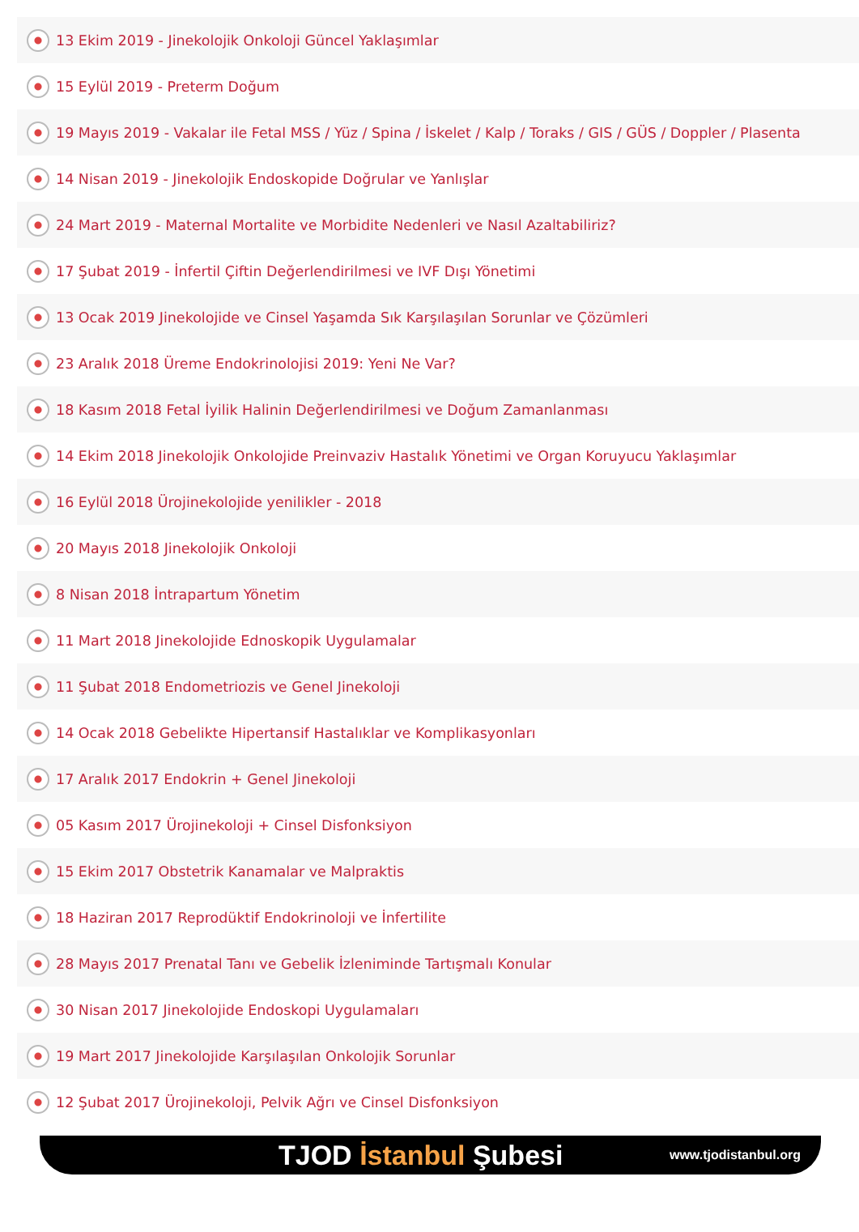13 Ekim 2019 - Jinekolojik Onkoloji Güncel Yaklaşımlar
15 Eylül 2019 - Preterm Doğum
19 Mayıs 2019 - Vakalar ile Fetal MSS / Yüz / Spina / İskelet / Kalp / Toraks / GIS / GÜS / Doppler / Plasenta
14 Nisan 2019 - Jinekolojik Endoskopide Doğrular ve Yanlışlar
24 Mart 2019 - Maternal Mortalite ve Morbidite Nedenleri ve Nasıl Azaltabiliriz?
17 Şubat 2019 - İnfertil Çiftin Değerlendirilmesi ve IVF Dışı Yönetimi
13 Ocak 2019 Jinekolojide ve Cinsel Yaşamda Sık Karşılaşılan Sorunlar ve Çözümleri
23 Aralık 2018 Üreme Endokrinolojisi 2019: Yeni Ne Var?
18 Kasım 2018 Fetal İyilik Halinin Değerlendirilmesi ve Doğum Zamanlanması
14 Ekim 2018 Jinekolojik Onkolojide Preinvaziv Hastalık Yönetimi ve Organ Koruyucu Yaklaşımlar
16 Eylül 2018 Ürojinekolojide yenilikler - 2018
20 Mayıs 2018 Jinekolojik Onkoloji
8 Nisan 2018 İntrapartum Yönetim
11 Mart 2018 Jinekolojide Ednoskopik Uygulamalar
11 Şubat 2018 Endometriozis ve Genel Jinekoloji
14 Ocak 2018 Gebelikte Hipertansif Hastalıklar ve Komplikasyonları
17 Aralık 2017 Endokrin + Genel Jinekoloji
05 Kasım 2017 Ürojinekoloji + Cinsel Disfonksiyon
15 Ekim 2017 Obstetrik Kanamalar ve Malpraktis
18 Haziran 2017 Reprodüktif Endokrinoloji ve İnfertilite
28 Mayıs 2017 Prenatal Tanı ve Gebelik İzleniminde Tartışmalı Konular
30 Nisan 2017 Jinekolojide Endoskopi Uygulamaları
19 Mart 2017 Jinekolojide Karşılaşılan Onkolojik Sorunlar
12 Şubat 2017 Ürojinekoloji, Pelvik Ağrı ve Cinsel Disfonksiyon
TJOD İstanbul Şubesi
www.tjodistanbul.org